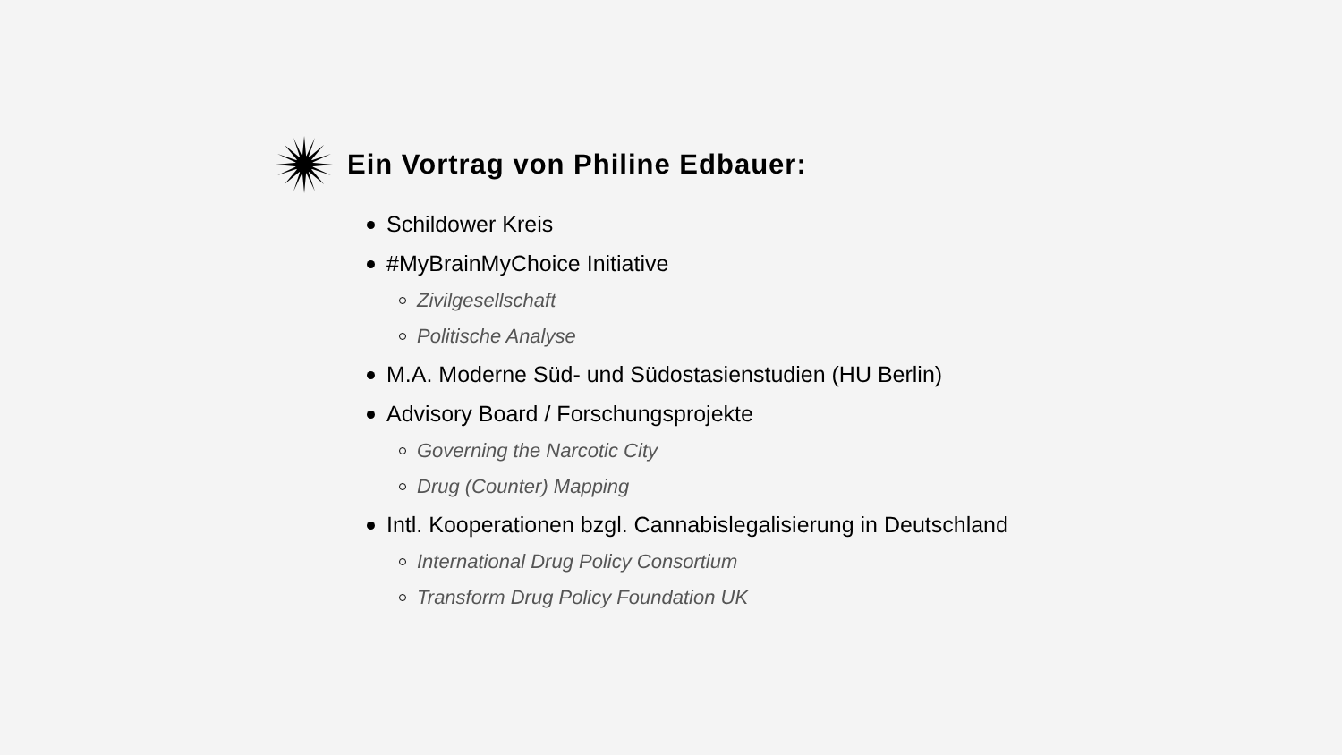Ein Vortrag von Philine Edbauer:
Schildower Kreis
#MyBrainMyChoice Initiative
Zivilgesellschaft
Politische Analyse
M.A. Moderne Süd- und Südostasienstudien (HU Berlin)
Advisory Board / Forschungsprojekte
Governing the Narcotic City
Drug (Counter) Mapping
Intl. Kooperationen bzgl. Cannabislegalisierung in Deutschland
International Drug Policy Consortium
Transform Drug Policy Foundation UK